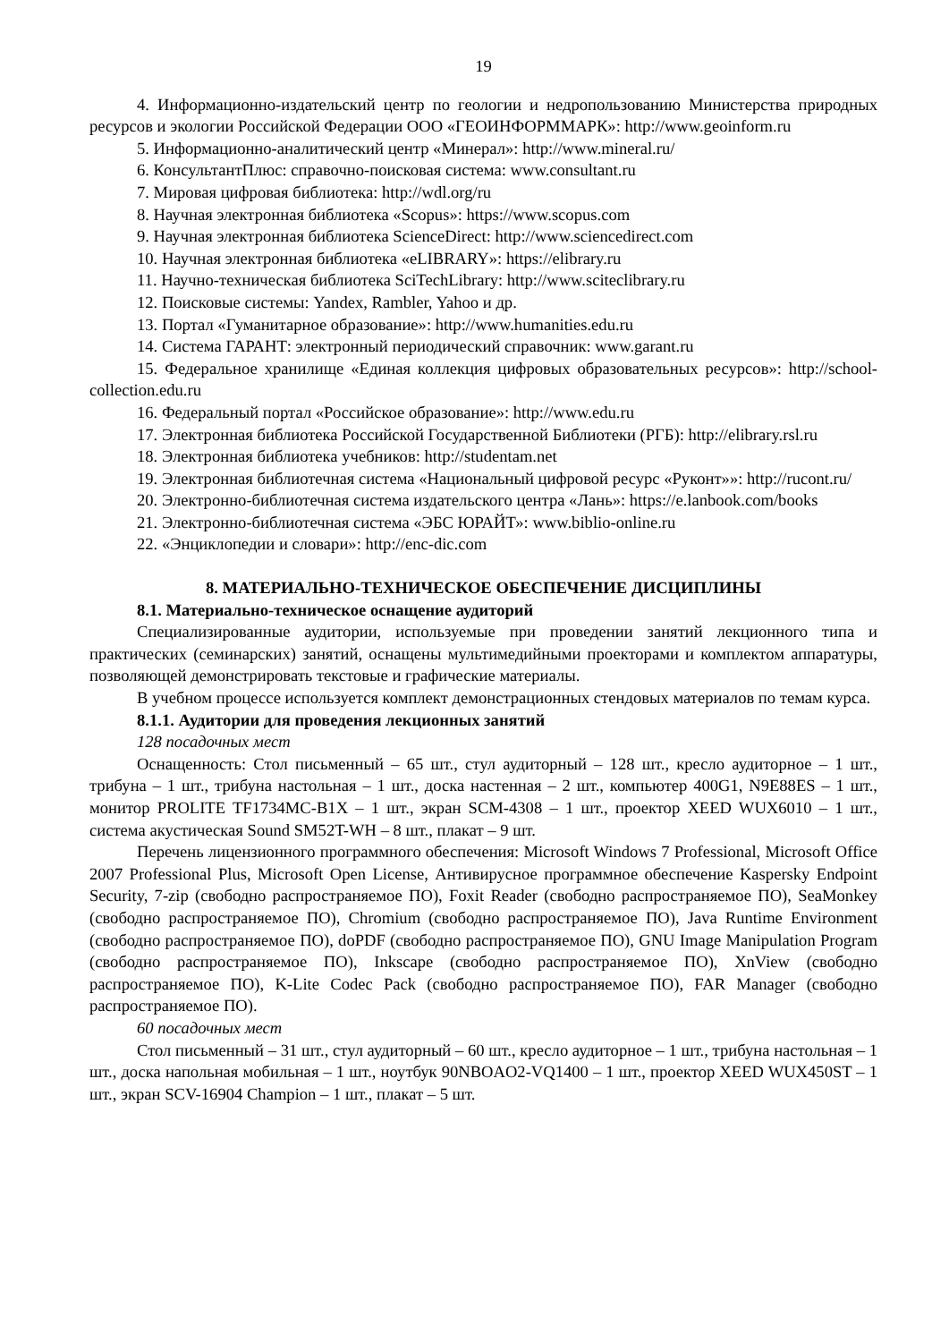19
4. Информационно-издательский центр по геологии и недропользованию Министерства природных ресурсов и экологии Российской Федерации ООО «ГЕОИНФОРММАРК»: http://www.geoinform.ru
5. Информационно-аналитический центр «Минерал»: http://www.mineral.ru/
6. КонсультантПлюс: справочно-поисковая система: www.consultant.ru
7. Мировая цифровая библиотека: http://wdl.org/ru
8. Научная электронная библиотека «Scopus»: https://www.scopus.com
9. Научная электронная библиотека ScienceDirect: http://www.sciencedirect.com
10. Научная электронная библиотека «eLIBRARY»: https://elibrary.ru
11. Научно-техническая библиотека SciTechLibrary: http://www.sciteclibrary.ru
12. Поисковые системы: Yandex, Rambler, Yahoo и др.
13. Портал «Гуманитарное образование»: http://www.humanities.edu.ru
14. Система ГАРАНТ: электронный периодический справочник: www.garant.ru
15. Федеральное хранилище «Единая коллекция цифровых образовательных ресурсов»: http://school-collection.edu.ru
16. Федеральный портал «Российское образование»: http://www.edu.ru
17. Электронная библиотека Российской Государственной Библиотеки (РГБ): http://elibrary.rsl.ru
18. Электронная библиотека учебников: http://studentam.net
19. Электронная библиотечная система «Национальный цифровой ресурс «Руконт»»: http://rucont.ru/
20. Электронно-библиотечная система издательского центра «Лань»: https://e.lanbook.com/books
21. Электронно-библиотечная система «ЭБС ЮРАЙТ»: www.biblio-online.ru
22. «Энциклопедии и словари»: http://enc-dic.com
8. МАТЕРИАЛЬНО-ТЕХНИЧЕСКОЕ ОБЕСПЕЧЕНИЕ ДИСЦИПЛИНЫ
8.1. Материально-техническое оснащение аудиторий
Специализированные аудитории, используемые при проведении занятий лекционного типа и практических (семинарских) занятий, оснащены мультимедийными проекторами и комплектом аппаратуры, позволяющей демонстрировать текстовые и графические материалы.
В учебном процессе используется комплект демонстрационных стендовых материалов по темам курса.
8.1.1. Аудитории для проведения лекционных занятий
128 посадочных мест
Оснащенность: Стол письменный – 65 шт., стул аудиторный – 128 шт., кресло аудиторное – 1 шт., трибуна – 1 шт., трибуна настольная – 1 шт., доска настенная – 2 шт., компьютер 400G1, N9E88ES – 1 шт., монитор PROLITE TF1734MC-B1X – 1 шт., экран SCM-4308 – 1 шт., проектор XEED WUX6010 – 1 шт., система акустическая Sound SM52T-WH – 8 шт., плакат – 9 шт.
Перечень лицензионного программного обеспечения: Microsoft Windows 7 Professional, Microsoft Office 2007 Professional Plus, Microsoft Open License, Антивирусное программное обеспечение Kaspersky Endpoint Security, 7-zip (свободно распространяемое ПО), Foxit Reader (свободно распространяемое ПО), SeaMonkey (свободно распространяемое ПО), Chromium (свободно распространяемое ПО), Java Runtime Environment (свободно распространяемое ПО), doPDF (свободно распространяемое ПО), GNU Image Manipulation Program (свободно распространяемое ПО), Inkscape (свободно распространяемое ПО), XnView (свободно распространяемое ПО), K-Lite Codec Pack (свободно распространяемое ПО), FAR Manager (свободно распространяемое ПО).
60 посадочных мест
Стол письменный – 31 шт., стул аудиторный – 60 шт., кресло аудиторное – 1 шт., трибуна настольная – 1 шт., доска напольная мобильная – 1 шт., ноутбук 90NBOAO2-VQ1400 – 1 шт., проектор XEED WUX450ST – 1 шт., экран SCV-16904 Champion – 1 шт., плакат – 5 шт.